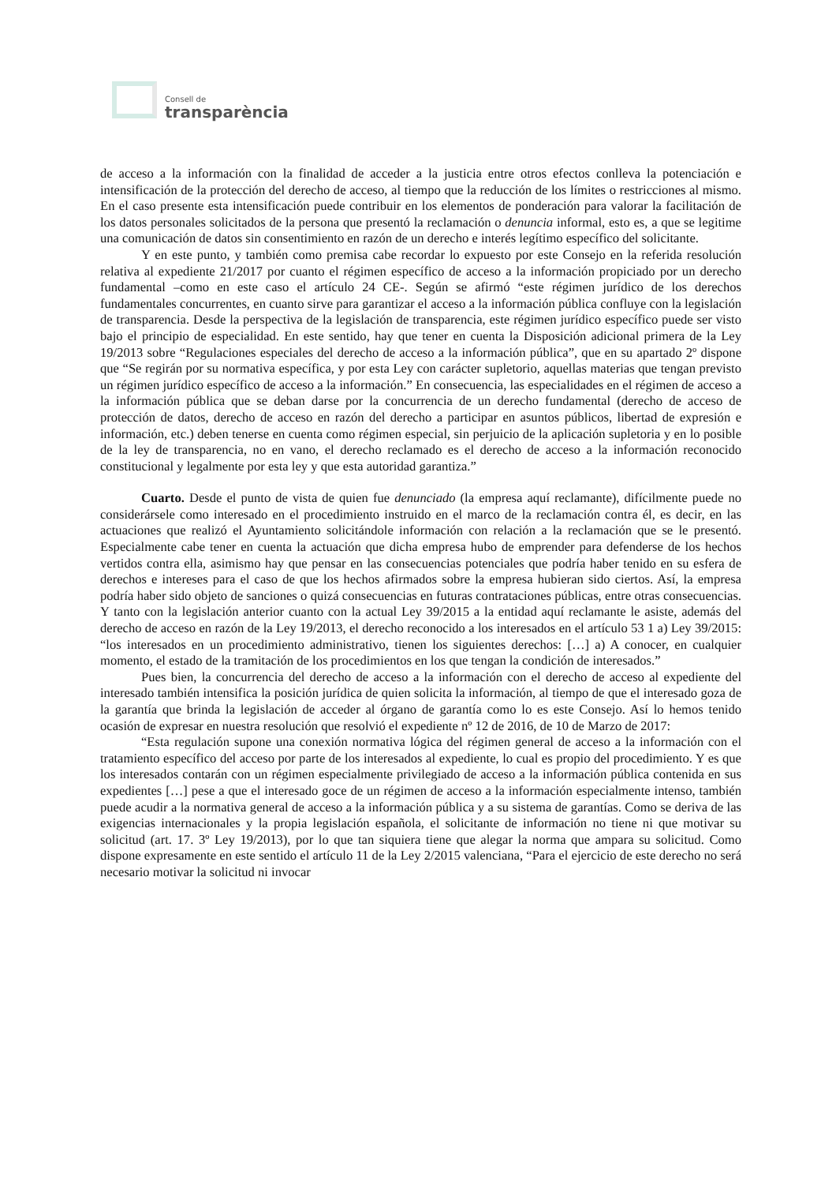Consell de
transparència
de acceso a la información con la finalidad de acceder a la justicia entre otros efectos conlleva la potenciación e intensificación de la protección del derecho de acceso, al tiempo que la reducción de los límites o restricciones al mismo. En el caso presente esta intensificación puede contribuir en los elementos de ponderación para valorar la facilitación de los datos personales solicitados de la persona que presentó la reclamación o denuncia informal, esto es, a que se legitime una comunicación de datos sin consentimiento en razón de un derecho e interés legítimo específico del solicitante.
Y en este punto, y también como premisa cabe recordar lo expuesto por este Consejo en la referida resolución relativa al expediente 21/2017 por cuanto el régimen específico de acceso a la información propiciado por un derecho fundamental –como en este caso el artículo 24 CE-. Según se afirmó “este régimen jurídico de los derechos fundamentales concurrentes, en cuanto sirve para garantizar el acceso a la información pública confluye con la legislación de transparencia. Desde la perspectiva de la legislación de transparencia, este régimen jurídico específico puede ser visto bajo el principio de especialidad. En este sentido, hay que tener en cuenta la Disposición adicional primera de la Ley 19/2013 sobre “Regulaciones especiales del derecho de acceso a la información pública”, que en su apartado 2º dispone que “Se regirán por su normativa específica, y por esta Ley con carácter supletorio, aquellas materias que tengan previsto un régimen jurídico específico de acceso a la información.” En consecuencia, las especialidades en el régimen de acceso a la información pública que se deban darse por la concurrencia de un derecho fundamental (derecho de acceso de protección de datos, derecho de acceso en razón del derecho a participar en asuntos públicos, libertad de expresión e información, etc.) deben tenerse en cuenta como régimen especial, sin perjuicio de la aplicación supletoria y en lo posible de la ley de transparencia, no en vano, el derecho reclamado es el derecho de acceso a la información reconocido constitucional y legalmente por esta ley y que esta autoridad garantiza.”
Cuarto. Desde el punto de vista de quien fue denunciado (la empresa aquí reclamante), difícilmente puede no considerársele como interesado en el procedimiento instruido en el marco de la reclamación contra él, es decir, en las actuaciones que realizó el Ayuntamiento solicitándole información con relación a la reclamación que se le presentó. Especialmente cabe tener en cuenta la actuación que dicha empresa hubo de emprender para defenderse de los hechos vertidos contra ella, asimismo hay que pensar en las consecuencias potenciales que podría haber tenido en su esfera de derechos e intereses para el caso de que los hechos afirmados sobre la empresa hubieran sido ciertos. Así, la empresa podría haber sido objeto de sanciones o quizá consecuencias en futuras contrataciones públicas, entre otras consecuencias. Y tanto con la legislación anterior cuanto con la actual Ley 39/2015 a la entidad aquí reclamante le asiste, además del derecho de acceso en razón de la Ley 19/2013, el derecho reconocido a los interesados en el artículo 53 1 a) Ley 39/2015: “los interesados en un procedimiento administrativo, tienen los siguientes derechos: […] a) A conocer, en cualquier momento, el estado de la tramitación de los procedimientos en los que tengan la condición de interesados.”
Pues bien, la concurrencia del derecho de acceso a la información con el derecho de acceso al expediente del interesado también intensifica la posición jurídica de quien solicita la información, al tiempo de que el interesado goza de la garantía que brinda la legislación de acceder al órgano de garantía como lo es este Consejo. Así lo hemos tenido ocasión de expresar en nuestra resolución que resolvió el expediente nº 12 de 2016, de 10 de Marzo de 2017:
“Esta regulación supone una conexión normativa lógica del régimen general de acceso a la información con el tratamiento específico del acceso por parte de los interesados al expediente, lo cual es propio del procedimiento. Y es que los interesados contarán con un régimen especialmente privilegiado de acceso a la información pública contenida en sus expedientes […] pese a que el interesado goce de un régimen de acceso a la información especialmente intenso, también puede acudir a la normativa general de acceso a la información pública y a su sistema de garantías. Como se deriva de las exigencias internacionales y la propia legislación española, el solicitante de información no tiene ni que motivar su solicitud (art. 17. 3º Ley 19/2013), por lo que tan siquiera tiene que alegar la norma que ampara su solicitud. Como dispone expresamente en este sentido el artículo 11 de la Ley 2/2015 valenciana, “Para el ejercicio de este derecho no será necesario motivar la solicitud ni invocar